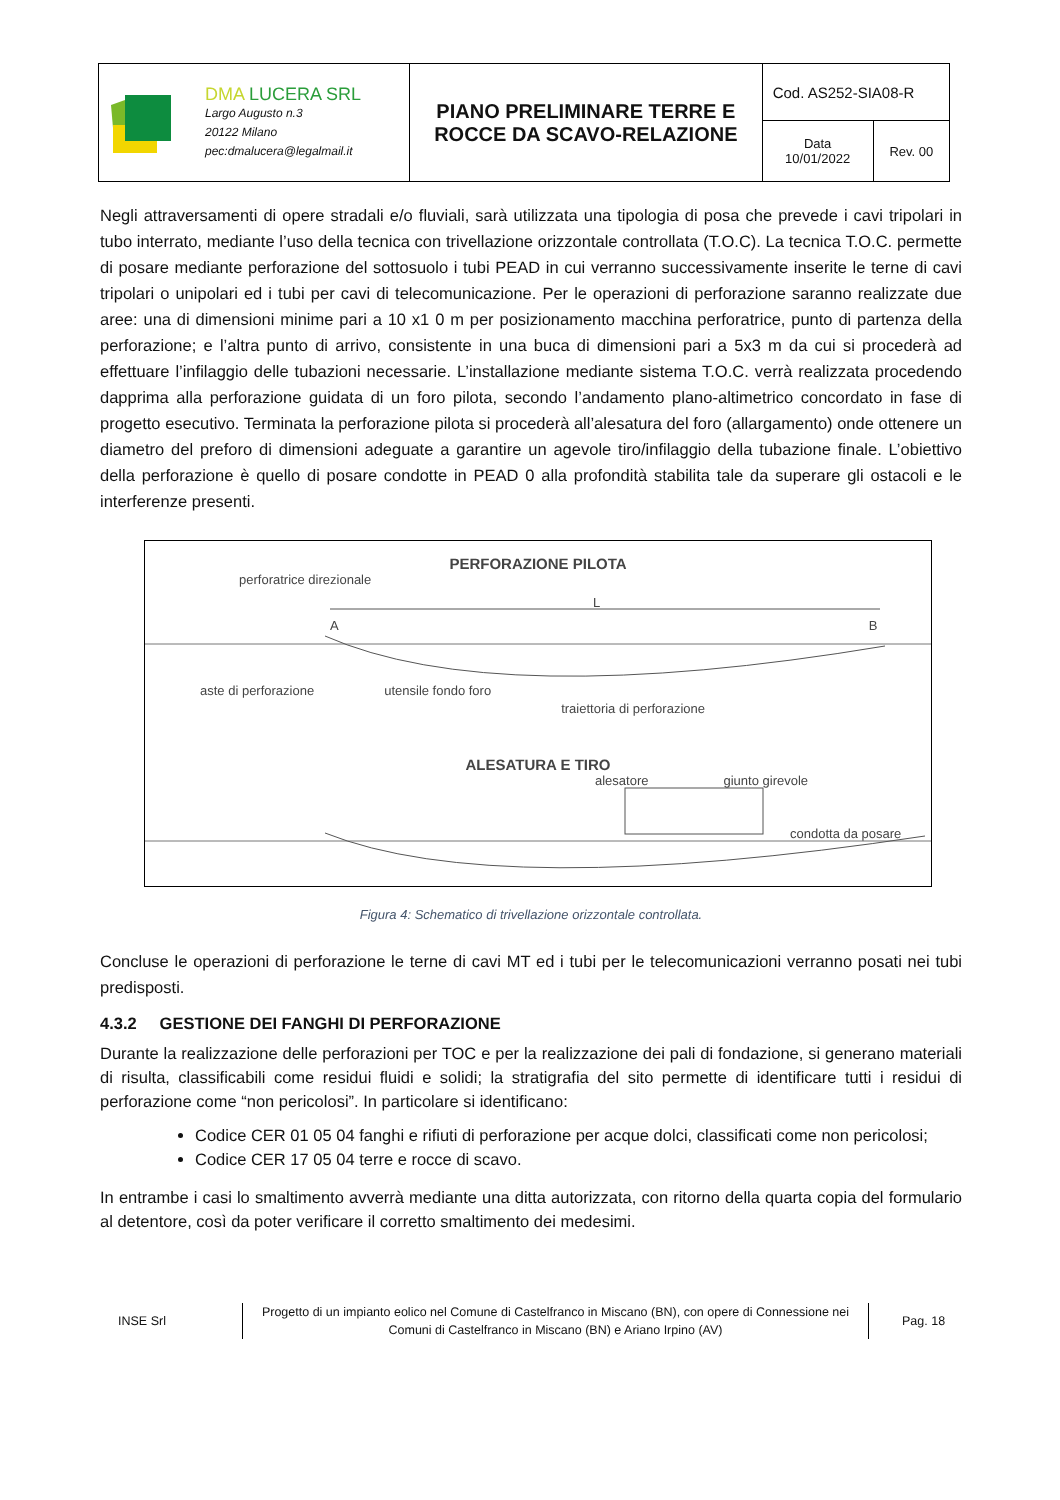| DMA LUCERA SRL Largo Augusto n.3 20122 Milano pec:dmalucera@legalmail.it | PIANO PRELIMINARE TERRE E ROCCE DA SCAVO-RELAZIONE | Cod. AS252-SIA08-R | |
| | | Data 10/01/2022 | Rev. 00 |
Negli attraversamenti di opere stradali e/o fluviali, sarà utilizzata una tipologia di posa che prevede i cavi tripolari in tubo interrato, mediante l’uso della tecnica con trivellazione orizzontale controllata (T.O.C). La tecnica T.O.C. permette di posare mediante perforazione del sottosuolo i tubi PEAD in cui verranno successivamente inserite le terne di cavi tripolari o unipolari ed i tubi per cavi di telecomunicazione. Per le operazioni di perforazione saranno realizzate due aree: una di dimensioni minime pari a 10 x1 0 m per posizionamento macchina perforatrice, punto di partenza della perforazione; e l’altra punto di arrivo, consistente in una buca di dimensioni pari a 5x3 m da cui si procederà ad effettuare l’infilaggio delle tubazioni necessarie. L’installazione mediante sistema T.O.C. verrà realizzata procedendo dapprima alla perforazione guidata di un foro pilota, secondo l’andamento plano-altimetrico concordato in fase di progetto esecutivo. Terminata la perforazione pilota si procederà all’alesatura del foro (allargamento) onde ottenere un diametro del preforo di dimensioni adeguate a garantire un agevole tiro/infilaggio della tubazione finale. L’obiettivo della perforazione è quello di posare condotte in PEAD 0 alla profondità stabilita tale da superare gli ostacoli e le interferenze presenti.
PERFORAZIONE PILOTA
perforatrice direzionale
L
A B
aste di perforazione utensile fondo foro traiettoria di perforazione
ALESATURA E TIRO
alesatore giunto girevole
condotta da posare
Figura 4: Schematico di trivellazione orizzontale controllata.
Concluse le operazioni di perforazione le terne di cavi MT ed i tubi per le telecomunicazioni verranno posati nei tubi predisposti.
4.3.2 GESTIONE DEI FANGHI DI PERFORAZIONE
Durante la realizzazione delle perforazioni per TOC e per la realizzazione dei pali di fondazione, si generano materiali di risulta, classificabili come residui fluidi e solidi; la stratigrafia del sito permette di identificare tutti i residui di perforazione come “non pericolosi”. In particolare si identificano:
Codice CER 01 05 04 fanghi e rifiuti di perforazione per acque dolci, classificati come non pericolosi;
Codice CER 17 05 04 terre e rocce di scavo.
In entrambe i casi lo smaltimento avverrà mediante una ditta autorizzata, con ritorno della quarta copia del formulario al detentore, così da poter verificare il corretto smaltimento dei medesimi.
INSE Srl
Progetto di un impianto eolico nel Comune di Castelfranco in Miscano (BN), con opere di Connessione nei Comuni di Castelfranco in Miscano (BN) e Ariano Irpino (AV)
Pag. 18